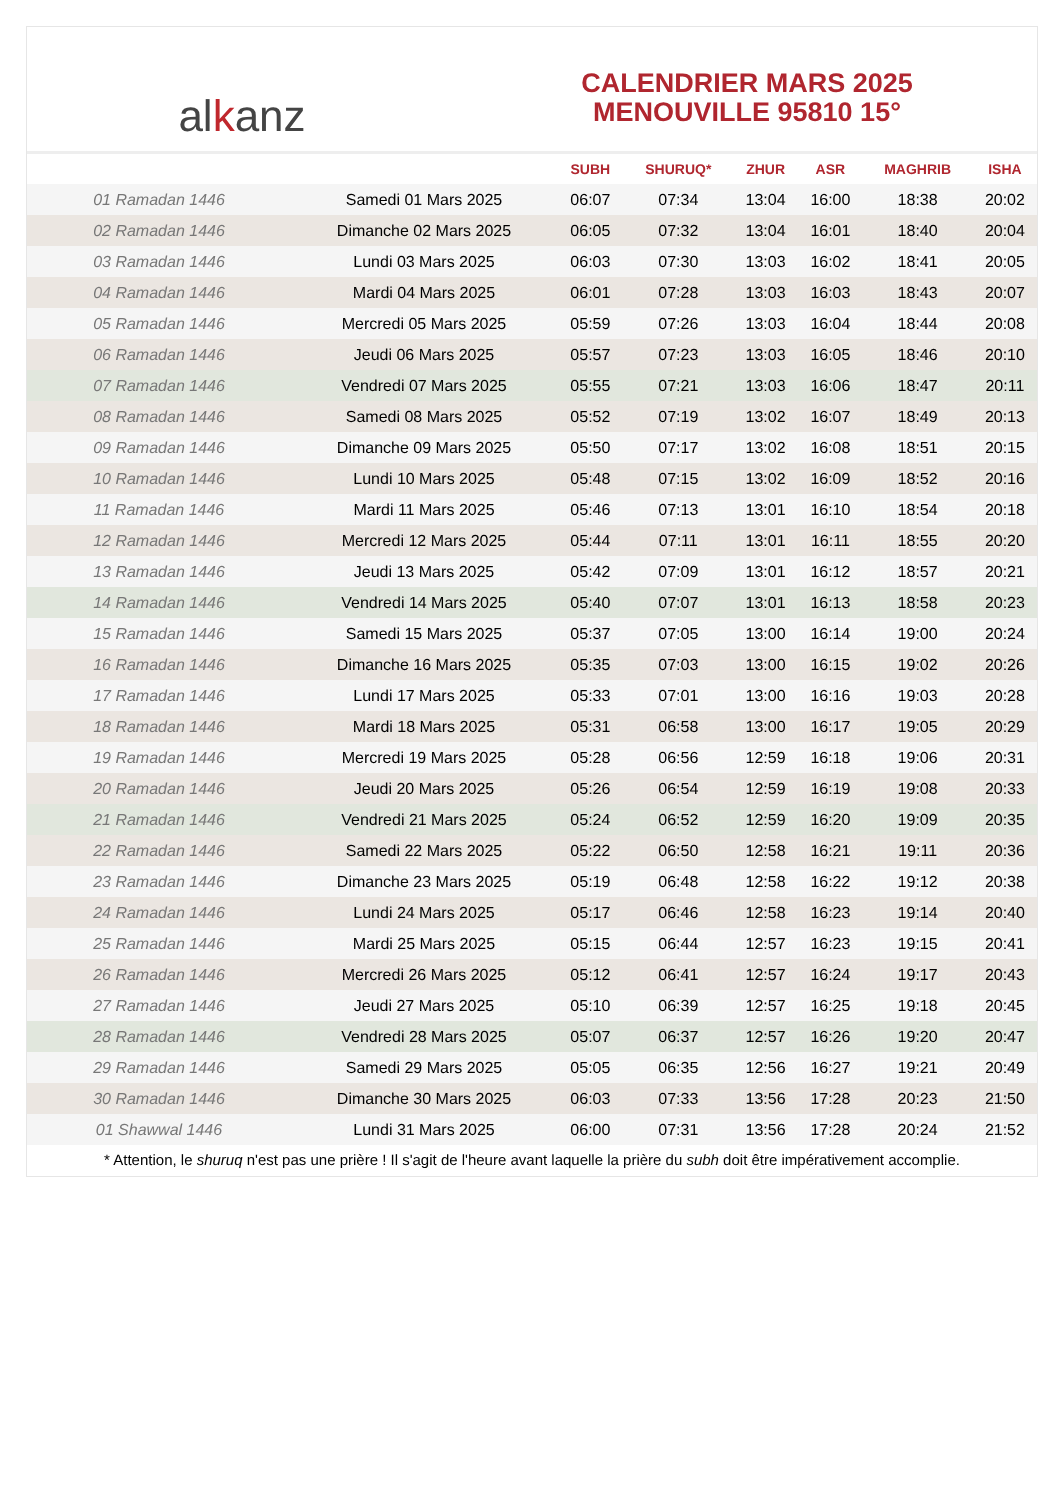al k anz
CALENDRIER MARS 2025
MENOUVILLE 95810 15°
| | | SUBH | SHURUQ* | ZHUR | ASR | MAGHRIB | ISHA |
| --- | --- | --- | --- | --- | --- | --- | --- |
| 01 Ramadan 1446 | Samedi 01 Mars 2025 | 06:07 | 07:34 | 13:04 | 16:00 | 18:38 | 20:02 |
| 02 Ramadan 1446 | Dimanche 02 Mars 2025 | 06:05 | 07:32 | 13:04 | 16:01 | 18:40 | 20:04 |
| 03 Ramadan 1446 | Lundi 03 Mars 2025 | 06:03 | 07:30 | 13:03 | 16:02 | 18:41 | 20:05 |
| 04 Ramadan 1446 | Mardi 04 Mars 2025 | 06:01 | 07:28 | 13:03 | 16:03 | 18:43 | 20:07 |
| 05 Ramadan 1446 | Mercredi 05 Mars 2025 | 05:59 | 07:26 | 13:03 | 16:04 | 18:44 | 20:08 |
| 06 Ramadan 1446 | Jeudi 06 Mars 2025 | 05:57 | 07:23 | 13:03 | 16:05 | 18:46 | 20:10 |
| 07 Ramadan 1446 | Vendredi 07 Mars 2025 | 05:55 | 07:21 | 13:03 | 16:06 | 18:47 | 20:11 |
| 08 Ramadan 1446 | Samedi 08 Mars 2025 | 05:52 | 07:19 | 13:02 | 16:07 | 18:49 | 20:13 |
| 09 Ramadan 1446 | Dimanche 09 Mars 2025 | 05:50 | 07:17 | 13:02 | 16:08 | 18:51 | 20:15 |
| 10 Ramadan 1446 | Lundi 10 Mars 2025 | 05:48 | 07:15 | 13:02 | 16:09 | 18:52 | 20:16 |
| 11 Ramadan 1446 | Mardi 11 Mars 2025 | 05:46 | 07:13 | 13:01 | 16:10 | 18:54 | 20:18 |
| 12 Ramadan 1446 | Mercredi 12 Mars 2025 | 05:44 | 07:11 | 13:01 | 16:11 | 18:55 | 20:20 |
| 13 Ramadan 1446 | Jeudi 13 Mars 2025 | 05:42 | 07:09 | 13:01 | 16:12 | 18:57 | 20:21 |
| 14 Ramadan 1446 | Vendredi 14 Mars 2025 | 05:40 | 07:07 | 13:01 | 16:13 | 18:58 | 20:23 |
| 15 Ramadan 1446 | Samedi 15 Mars 2025 | 05:37 | 07:05 | 13:00 | 16:14 | 19:00 | 20:24 |
| 16 Ramadan 1446 | Dimanche 16 Mars 2025 | 05:35 | 07:03 | 13:00 | 16:15 | 19:02 | 20:26 |
| 17 Ramadan 1446 | Lundi 17 Mars 2025 | 05:33 | 07:01 | 13:00 | 16:16 | 19:03 | 20:28 |
| 18 Ramadan 1446 | Mardi 18 Mars 2025 | 05:31 | 06:58 | 13:00 | 16:17 | 19:05 | 20:29 |
| 19 Ramadan 1446 | Mercredi 19 Mars 2025 | 05:28 | 06:56 | 12:59 | 16:18 | 19:06 | 20:31 |
| 20 Ramadan 1446 | Jeudi 20 Mars 2025 | 05:26 | 06:54 | 12:59 | 16:19 | 19:08 | 20:33 |
| 21 Ramadan 1446 | Vendredi 21 Mars 2025 | 05:24 | 06:52 | 12:59 | 16:20 | 19:09 | 20:35 |
| 22 Ramadan 1446 | Samedi 22 Mars 2025 | 05:22 | 06:50 | 12:58 | 16:21 | 19:11 | 20:36 |
| 23 Ramadan 1446 | Dimanche 23 Mars 2025 | 05:19 | 06:48 | 12:58 | 16:22 | 19:12 | 20:38 |
| 24 Ramadan 1446 | Lundi 24 Mars 2025 | 05:17 | 06:46 | 12:58 | 16:23 | 19:14 | 20:40 |
| 25 Ramadan 1446 | Mardi 25 Mars 2025 | 05:15 | 06:44 | 12:57 | 16:23 | 19:15 | 20:41 |
| 26 Ramadan 1446 | Mercredi 26 Mars 2025 | 05:12 | 06:41 | 12:57 | 16:24 | 19:17 | 20:43 |
| 27 Ramadan 1446 | Jeudi 27 Mars 2025 | 05:10 | 06:39 | 12:57 | 16:25 | 19:18 | 20:45 |
| 28 Ramadan 1446 | Vendredi 28 Mars 2025 | 05:07 | 06:37 | 12:57 | 16:26 | 19:20 | 20:47 |
| 29 Ramadan 1446 | Samedi 29 Mars 2025 | 05:05 | 06:35 | 12:56 | 16:27 | 19:21 | 20:49 |
| 30 Ramadan 1446 | Dimanche 30 Mars 2025 | 06:03 | 07:33 | 13:56 | 17:28 | 20:23 | 21:50 |
| 01 Shawwal 1446 | Lundi 31 Mars 2025 | 06:00 | 07:31 | 13:56 | 17:28 | 20:24 | 21:52 |
* Attention, le shuruq n'est pas une prière ! Il s'agit de l'heure avant laquelle la prière du subh doit être impérativement accomplie.